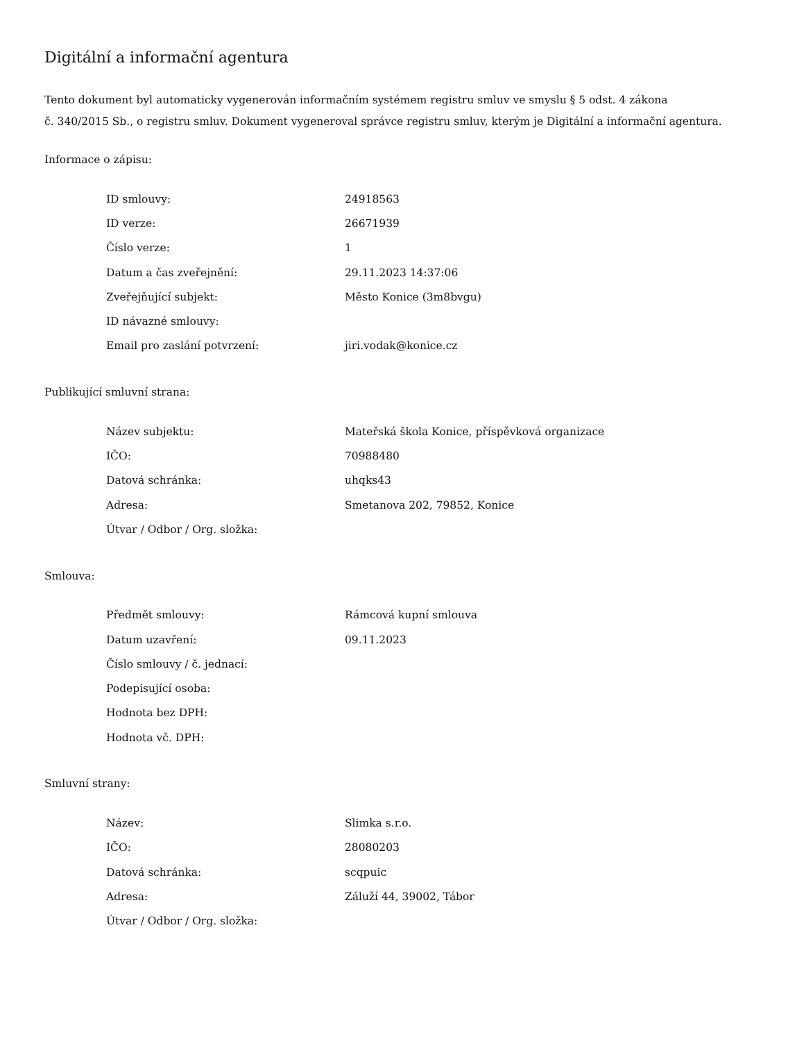Digitální a informační agentura
Tento dokument byl automaticky vygenerován informačním systémem registru smluv ve smyslu § 5 odst. 4 zákona
č. 340/2015 Sb., o registru smluv. Dokument vygeneroval správce registru smluv, kterým je Digitální a informační agentura.
Informace o zápisu:
| ID smlouvy: | 24918563 |
| ID verze: | 26671939 |
| Číslo verze: | 1 |
| Datum a čas zveřejnění: | 29.11.2023 14:37:06 |
| Zveřejňující subjekt: | Město Konice (3m8bvgu) |
| ID návazné smlouvy: | |
| Email pro zaslání potvrzení: | jiri.vodak@konice.cz |
Publikující smluvní strana:
| Název subjektu: | Mateřská škola Konice, příspěvková organizace |
| IČO: | 70988480 |
| Datová schránka: | uhqks43 |
| Adresa: | Smetanova 202, 79852, Konice |
| Útvar / Odbor / Org. složka: | |
Smlouva:
| Předmět smlouvy: | Rámcová kupní smlouva |
| Datum uzavření: | 09.11.2023 |
| Číslo smlouvy / č. jednací: | |
| Podepisující osoba: | |
| Hodnota bez DPH: | |
| Hodnota vč. DPH: | |
Smluvní strany:
| Název: | Slimka s.r.o. |
| IČO: | 28080203 |
| Datová schránka: | scqpuic |
| Adresa: | Záluží 44, 39002, Tábor |
| Útvar / Odbor / Org. složka: | |